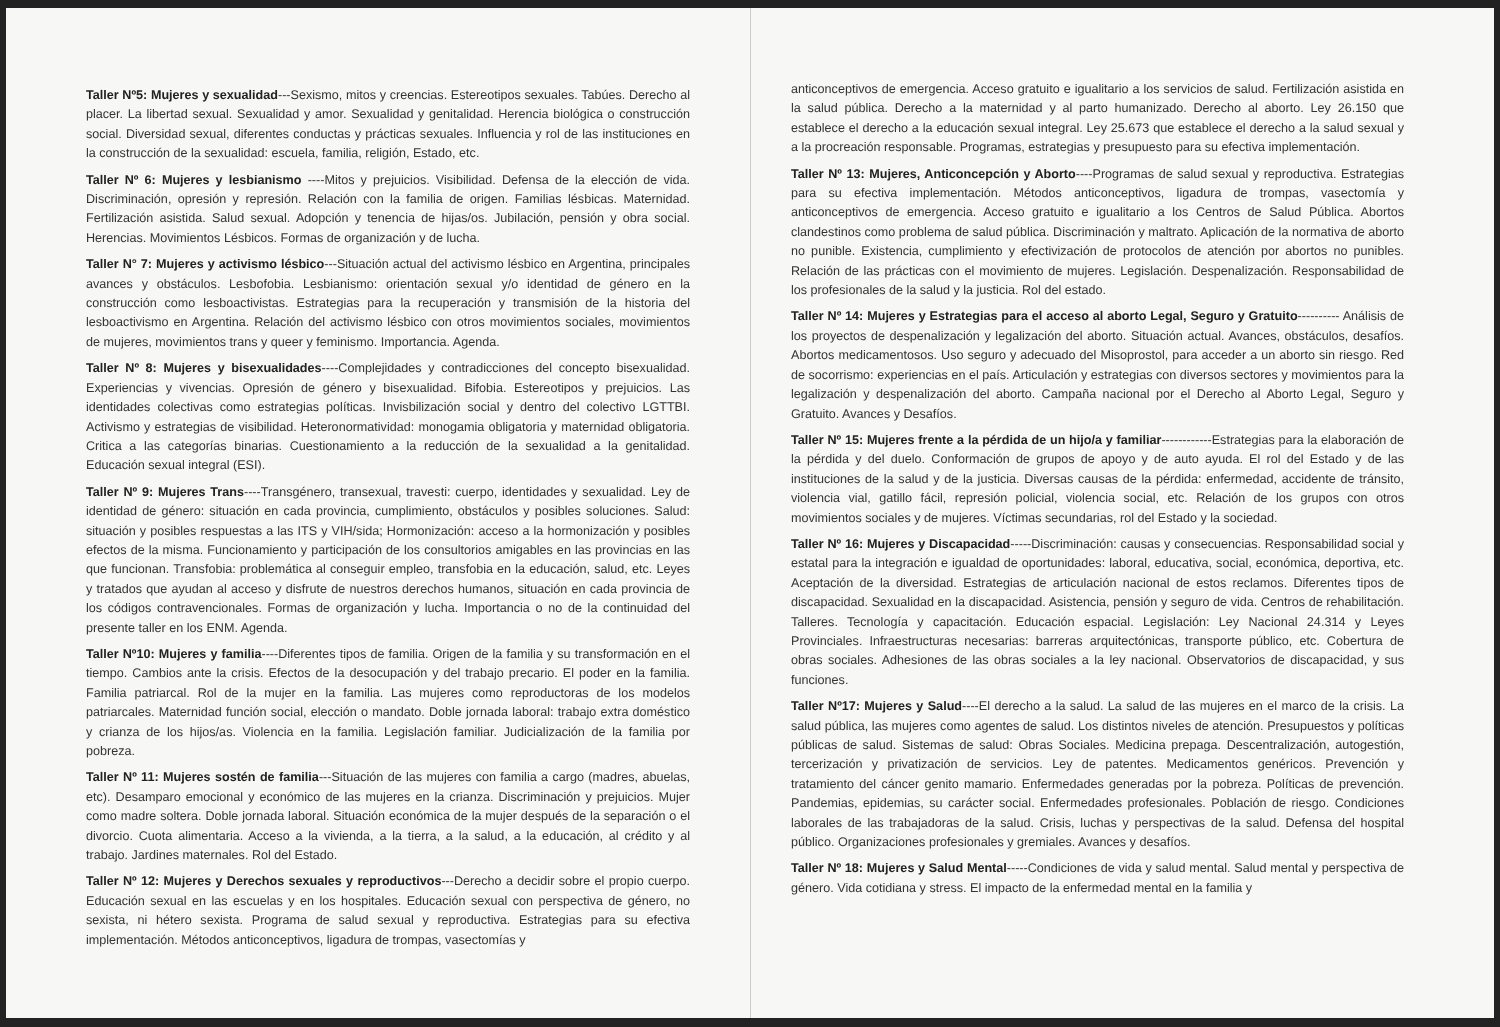Taller Nº5: Mujeres y sexualidad---Sexismo, mitos y creencias. Estereotipos sexuales. Tabúes. Derecho al placer. La libertad sexual. Sexualidad y amor. Sexualidad y genitalidad. Herencia biológica o construcción social. Diversidad sexual, diferentes conductas y prácticas sexuales. Influencia y rol de las instituciones en la construcción de la sexualidad: escuela, familia, religión, Estado, etc.
Taller Nº 6: Mujeres y lesbianismo ----Mitos y prejuicios. Visibilidad. Defensa de la elección de vida. Discriminación, opresión y represión. Relación con la familia de origen. Familias lésbicas. Maternidad. Fertilización asistida. Salud sexual. Adopción y tenencia de hijas/os. Jubilación, pensión y obra social. Herencias. Movimientos Lésbicos. Formas de organización y de lucha.
Taller N° 7: Mujeres y activismo lésbico---Situación actual del activismo lésbico en Argentina, principales avances y obstáculos. Lesbofobia. Lesbianismo: orientación sexual y/o identidad de género en la construcción como lesboactivistas. Estrategias para la recuperación y transmisión de la historia del lesboactivismo en Argentina. Relación del activismo lésbico con otros movimientos sociales, movimientos de mujeres, movimientos trans y queer y feminismo. Importancia. Agenda.
Taller Nº 8: Mujeres y bisexualidades----Complejidades y contradicciones del concepto bisexualidad. Experiencias y vivencias. Opresión de género y bisexualidad. Bifobia. Estereotipos y prejuicios. Las identidades colectivas como estrategias políticas. Invisbilización social y dentro del colectivo LGTTBI. Activismo y estrategias de visibilidad. Heteronormatividad: monogamia obligatoria y maternidad obligatoria. Critica a las categorías binarias. Cuestionamiento a la reducción de la sexualidad a la genitalidad. Educación sexual integral (ESI).
Taller Nº 9: Mujeres Trans----Transgénero, transexual, travesti: cuerpo, identidades y sexualidad. Ley de identidad de género: situación en cada provincia, cumplimiento, obstáculos y posibles soluciones. Salud: situación y posibles respuestas a las ITS y VIH/sida; Hormonización: acceso a la hormonización y posibles efectos de la misma. Funcionamiento y participación de los consultorios amigables en las provincias en las que funcionan. Transfobia: problemática al conseguir empleo, transfobia en la educación, salud, etc. Leyes y tratados que ayudan al acceso y disfrute de nuestros derechos humanos, situación en cada provincia de los códigos contravencionales. Formas de organización y lucha. Importancia o no de la continuidad del presente taller en los ENM. Agenda.
Taller Nº10: Mujeres y familia----Diferentes tipos de familia. Origen de la familia y su transformación en el tiempo. Cambios ante la crisis. Efectos de la desocupación y del trabajo precario. El poder en la familia. Familia patriarcal. Rol de la mujer en la familia. Las mujeres como reproductoras de los modelos patriarcales. Maternidad función social, elección o mandato. Doble jornada laboral: trabajo extra doméstico y crianza de los hijos/as. Violencia en la familia. Legislación familiar. Judicialización de la familia por pobreza.
Taller Nº 11: Mujeres sostén de familia---Situación de las mujeres con familia a cargo (madres, abuelas, etc). Desamparo emocional y económico de las mujeres en la crianza. Discriminación y prejuicios. Mujer como madre soltera. Doble jornada laboral. Situación económica de la mujer después de la separación o el divorcio. Cuota alimentaria. Acceso a la vivienda, a la tierra, a la salud, a la educación, al crédito y al trabajo. Jardines maternales. Rol del Estado.
Taller Nº 12: Mujeres y Derechos sexuales y reproductivos---Derecho a decidir sobre el propio cuerpo. Educación sexual en las escuelas y en los hospitales. Educación sexual con perspectiva de género, no sexista, ni hétero sexista. Programa de salud sexual y reproductiva. Estrategias para su efectiva implementación. Métodos anticonceptivos, ligadura de trompas, vasectomías y
anticonceptivos de emergencia. Acceso gratuito e igualitario a los servicios de salud. Fertilización asistida en la salud pública. Derecho a la maternidad y al parto humanizado. Derecho al aborto. Ley 26.150 que establece el derecho a la educación sexual integral. Ley 25.673 que establece el derecho a la salud sexual y a la procreación responsable. Programas, estrategias y presupuesto para su efectiva implementación.
Taller Nº 13: Mujeres, Anticoncepción y Aborto----Programas de salud sexual y reproductiva. Estrategias para su efectiva implementación. Métodos anticonceptivos, ligadura de trompas, vasectomía y anticonceptivos de emergencia. Acceso gratuito e igualitario a los Centros de Salud Pública. Abortos clandestinos como problema de salud pública. Discriminación y maltrato. Aplicación de la normativa de aborto no punible. Existencia, cumplimiento y efectivización de protocolos de atención por abortos no punibles. Relación de las prácticas con el movimiento de mujeres. Legislación. Despenalización. Responsabilidad de los profesionales de la salud y la justicia. Rol del estado.
Taller Nº 14: Mujeres y Estrategias para el acceso al aborto Legal, Seguro y Gratuito---------- Análisis de los proyectos de despenalización y legalización del aborto. Situación actual. Avances, obstáculos, desafíos. Abortos medicamentosos. Uso seguro y adecuado del Misoprostol, para acceder a un aborto sin riesgo. Red de socorrismo: experiencias en el país. Articulación y estrategias con diversos sectores y movimientos para la legalización y despenalización del aborto. Campaña nacional por el Derecho al Aborto Legal, Seguro y Gratuito. Avances y Desafíos.
Taller Nº 15: Mujeres frente a la pérdida de un hijo/a y familiar------------Estrategias para la elaboración de la pérdida y del duelo. Conformación de grupos de apoyo y de auto ayuda. El rol del Estado y de las instituciones de la salud y de la justicia. Diversas causas de la pérdida: enfermedad, accidente de tránsito, violencia vial, gatillo fácil, represión policial, violencia social, etc. Relación de los grupos con otros movimientos sociales y de mujeres. Víctimas secundarias, rol del Estado y la sociedad.
Taller Nº 16: Mujeres y Discapacidad-----Discriminación: causas y consecuencias. Responsabilidad social y estatal para la integración e igualdad de oportunidades: laboral, educativa, social, económica, deportiva, etc. Aceptación de la diversidad. Estrategias de articulación nacional de estos reclamos. Diferentes tipos de discapacidad. Sexualidad en la discapacidad. Asistencia, pensión y seguro de vida. Centros de rehabilitación. Talleres. Tecnología y capacitación. Educación espacial. Legislación: Ley Nacional 24.314 y Leyes Provinciales. Infraestructuras necesarias: barreras arquitectónicas, transporte público, etc. Cobertura de obras sociales. Adhesiones de las obras sociales a la ley nacional. Observatorios de discapacidad, y sus funciones.
Taller Nº17: Mujeres y Salud----El derecho a la salud. La salud de las mujeres en el marco de la crisis. La salud pública, las mujeres como agentes de salud. Los distintos niveles de atención. Presupuestos y políticas públicas de salud. Sistemas de salud: Obras Sociales. Medicina prepaga. Descentralización, autogestión, tercerización y privatización de servicios. Ley de patentes. Medicamentos genéricos. Prevención y tratamiento del cáncer genito mamario. Enfermedades generadas por la pobreza. Políticas de prevención. Pandemias, epidemias, su carácter social. Enfermedades profesionales. Población de riesgo. Condiciones laborales de las trabajadoras de la salud. Crisis, luchas y perspectivas de la salud. Defensa del hospital público. Organizaciones profesionales y gremiales. Avances y desafíos.
Taller Nº 18: Mujeres y Salud Mental-----Condiciones de vida y salud mental. Salud mental y perspectiva de género. Vida cotidiana y stress. El impacto de la enfermedad mental en la familia y